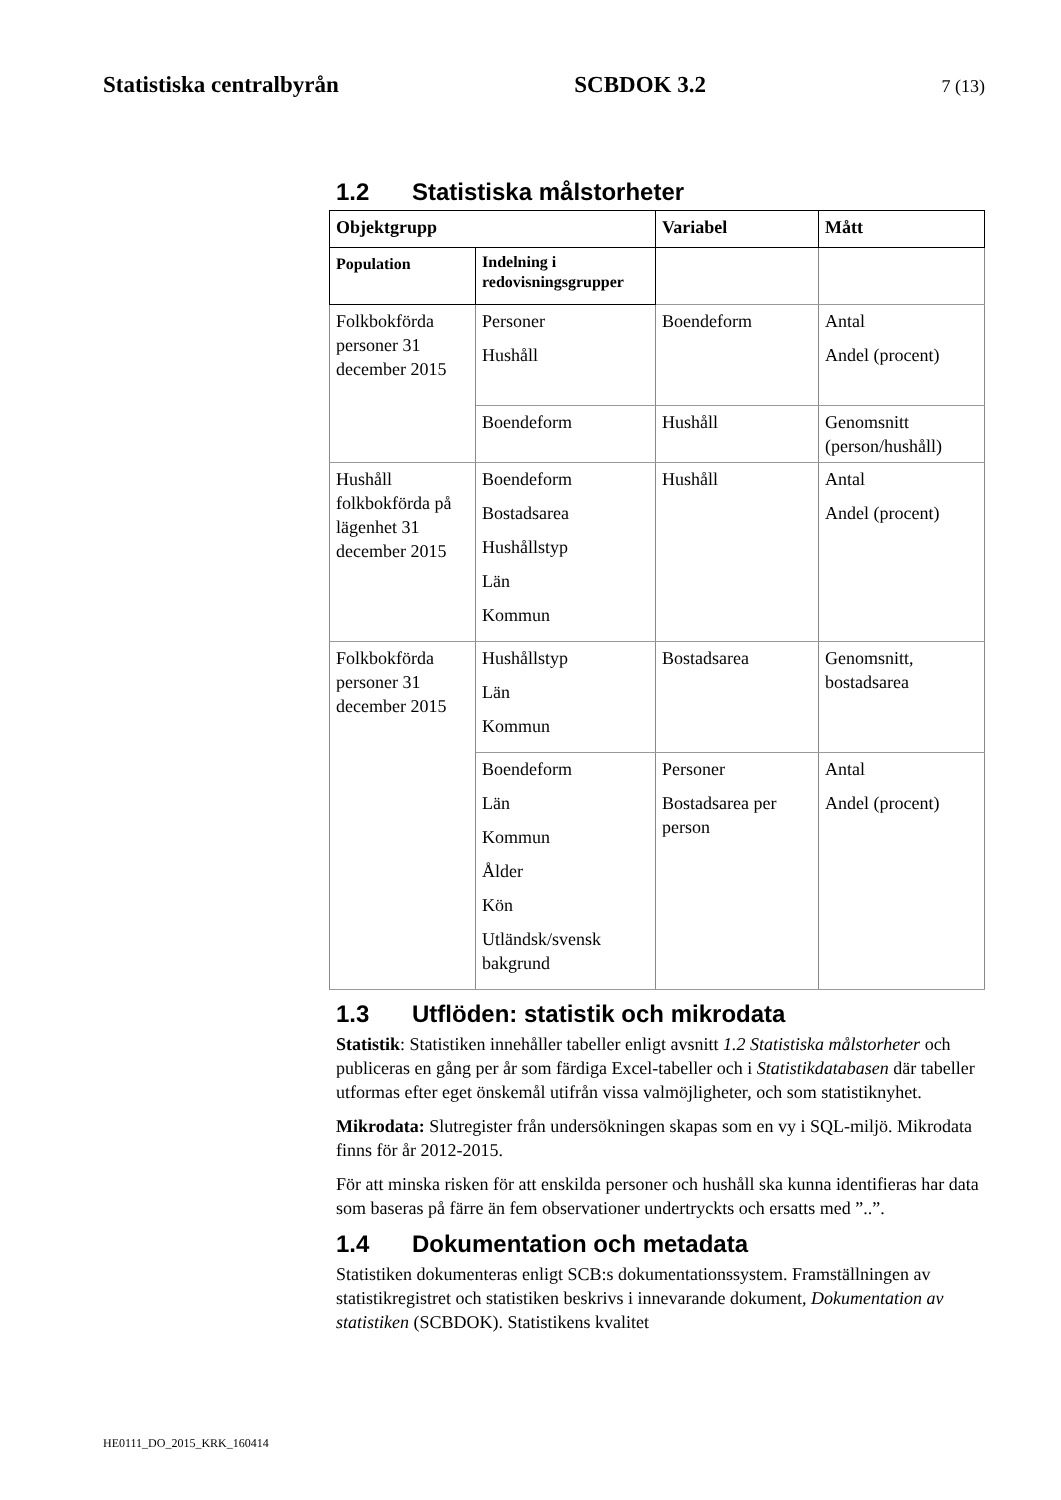Statistiska centralbyrån SCBDOK 3.2 7 (13)
1.2 Statistiska målstorheter
| Objektgrupp | | Variabel | Mått |
| --- | --- | --- | --- |
| Population | Indelning i redovisningsgrupper | | |
| Folkbokförda personer 31 december 2015 | Personer Hushåll | Boendeform | Antal Andel (procent) |
| | Boendeform | Hushåll | Genomsnitt (person/hushåll) |
| Hushåll folkbokförda på lägenhet 31 december 2015 | Boendeform Bostadsarea Hushållstyp Län Kommun | Hushåll | Antal Andel (procent) |
| Folkbokförda personer 31 december 2015 | Hushållstyp Län Kommun | Bostadsarea | Genomsnitt, bostadsarea |
| | Boendeform Län Kommun Ålder Kön Utländsk/svensk bakgrund | Personer Bostadsarea per person | Antal Andel (procent) |
1.3 Utflöden: statistik och mikrodata
Statistik: Statistiken innehåller tabeller enligt avsnitt 1.2 Statistiska målstorheter och publiceras en gång per år som färdiga Excel-tabeller och i Statistikdatabasen där tabeller utformas efter eget önskemål utifrån vissa valmöjligheter, och som statistiknyhet.
Mikrodata: Slutregister från undersökningen skapas som en vy i SQL-miljö. Mikrodata finns för år 2012-2015.
För att minska risken för att enskilda personer och hushåll ska kunna identifieras har data som baseras på färre än fem observationer undertryckts och ersatts med ”..”.
1.4 Dokumentation och metadata
Statistiken dokumenteras enligt SCB:s dokumentationssystem. Framställningen av statistikregistret och statistiken beskrivs i innevarande dokument, Dokumentation av statistiken (SCBDOK). Statistikens kvalitet
HE0111_DO_2015_KRK_160414